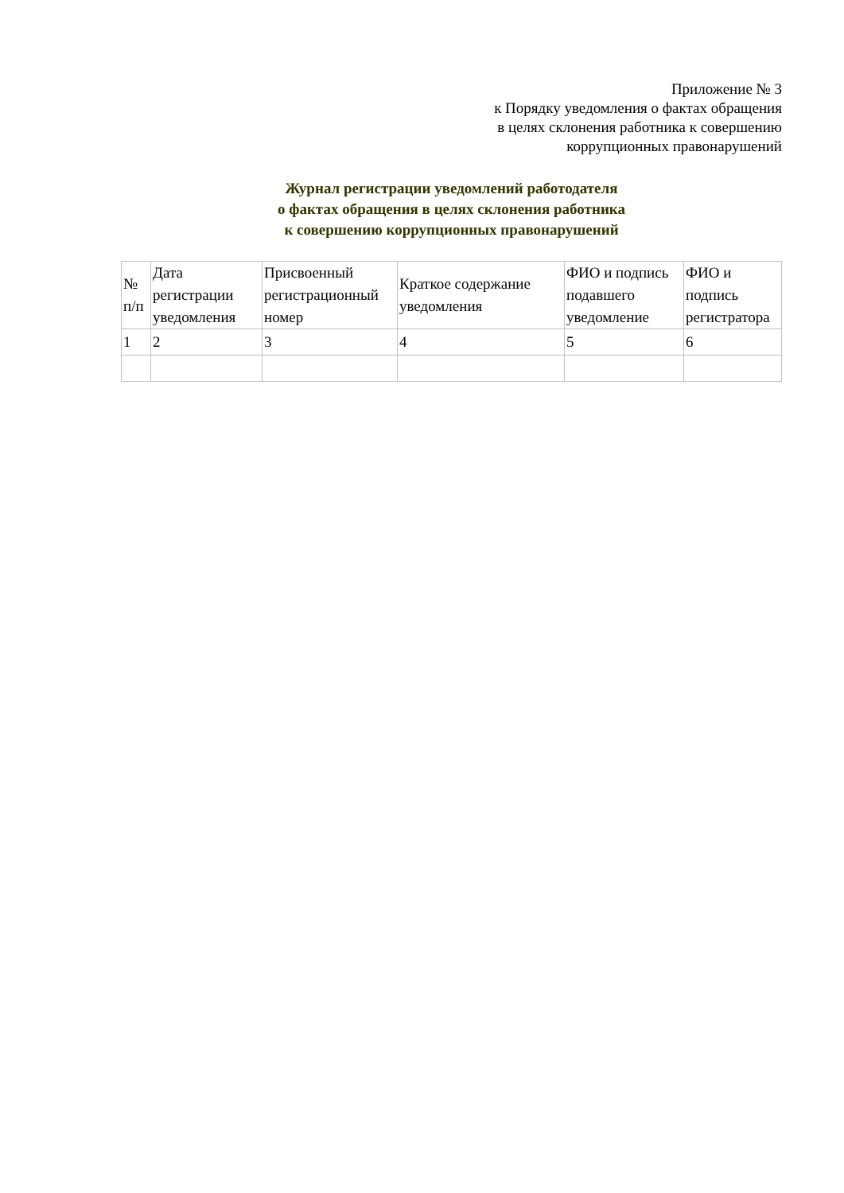Приложение № 3
к Порядку уведомления о фактах обращения
в целях склонения работника к совершению
коррупционных правонарушений
Журнал регистрации уведомлений работодателя
о фактах обращения в целях склонения работника
к совершению коррупционных правонарушений
| № п/п | Дата регистрации уведомления | Присвоенный регистрационный номер | Краткое содержание уведомления | ФИО и подпись подавшего уведомление | ФИО и подпись регистратора |
| --- | --- | --- | --- | --- | --- |
| 1 | 2 | 3 | 4 | 5 | 6 |